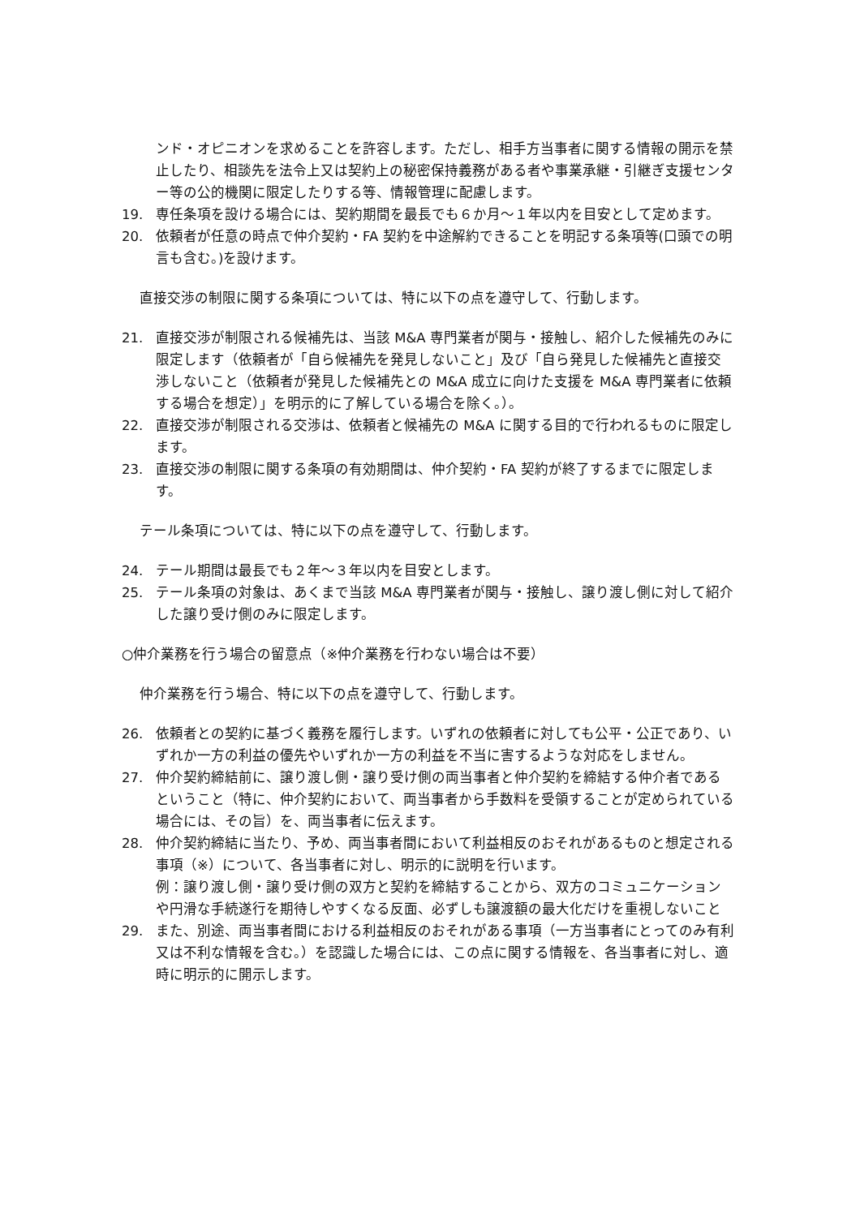ンド・オピニオンを求めることを許容します。ただし、相手方当事者に関する情報の開示を禁止したり、相談先を法令上又は契約上の秘密保持義務がある者や事業承継・引継ぎ支援センター等の公的機関に限定したりする等、情報管理に配慮します。
19. 専任条項を設ける場合には、契約期間を最長でも６か月〜１年以内を目安として定めます。
20. 依頼者が任意の時点で仲介契約・FA 契約を中途解約できることを明記する条項等(口頭での明言も含む。)を設けます。
直接交渉の制限に関する条項については、特に以下の点を遵守して、行動します。
21. 直接交渉が制限される候補先は、当該 M&A 専門業者が関与・接触し、紹介した候補先のみに限定します（依頼者が「自ら候補先を発見しないこと」及び「自ら発見した候補先と直接交渉しないこと（依頼者が発見した候補先との M&A 成立に向けた支援を M&A 専門業者に依頼する場合を想定）」を明示的に了解している場合を除く。）。
22. 直接交渉が制限される交渉は、依頼者と候補先の M&A に関する目的で行われるものに限定します。
23. 直接交渉の制限に関する条項の有効期間は、仲介契約・FA 契約が終了するまでに限定します。
テール条項については、特に以下の点を遵守して、行動します。
24. テール期間は最長でも２年〜３年以内を目安とします。
25. テール条項の対象は、あくまで当該 M&A 専門業者が関与・接触し、譲り渡し側に対して紹介した譲り受け側のみに限定します。
○仲介業務を行う場合の留意点（※仲介業務を行わない場合は不要）
仲介業務を行う場合、特に以下の点を遵守して、行動します。
26. 依頼者との契約に基づく義務を履行します。いずれの依頼者に対しても公平・公正であり、いずれか一方の利益の優先やいずれか一方の利益を不当に害するような対応をしません。
27. 仲介契約締結前に、譲り渡し側・譲り受け側の両当事者と仲介契約を締結する仲介者であるということ（特に、仲介契約において、両当事者から手数料を受領することが定められている場合には、その旨）を、両当事者に伝えます。
28. 仲介契約締結に当たり、予め、両当事者間において利益相反のおそれがあるものと想定される事項（※）について、各当事者に対し、明示的に説明を行います。
例：譲り渡し側・譲り受け側の双方と契約を締結することから、双方のコミュニケーションや円滑な手続遂行を期待しやすくなる反面、必ずしも譲渡額の最大化だけを重視しないこと
29. また、別途、両当事者間における利益相反のおそれがある事項（一方当事者にとってのみ有利又は不利な情報を含む。）を認識した場合には、この点に関する情報を、各当事者に対し、適時に明示的に開示します。